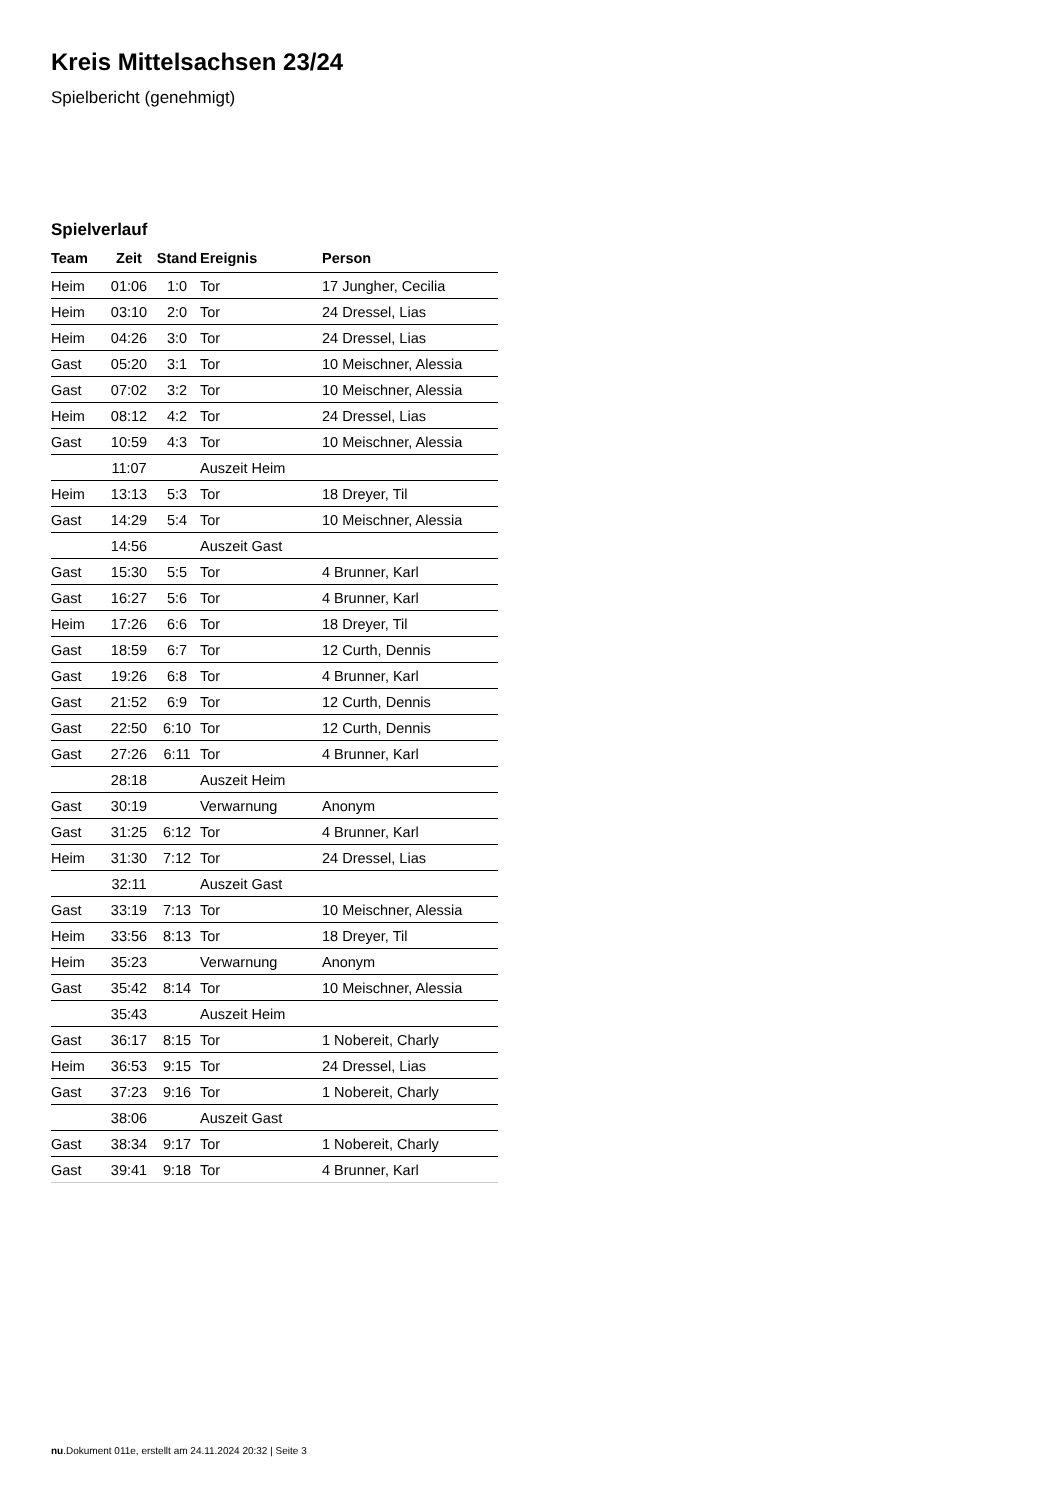Kreis Mittelsachsen 23/24
Spielbericht (genehmigt)
Spielverlauf
| Team | Zeit | Stand | Ereignis | Person |
| --- | --- | --- | --- | --- |
| Heim | 01:06 | 1:0 | Tor | 17 Jungher, Cecilia |
| Heim | 03:10 | 2:0 | Tor | 24 Dressel, Lias |
| Heim | 04:26 | 3:0 | Tor | 24 Dressel, Lias |
| Gast | 05:20 | 3:1 | Tor | 10 Meischner, Alessia |
| Gast | 07:02 | 3:2 | Tor | 10 Meischner, Alessia |
| Heim | 08:12 | 4:2 | Tor | 24 Dressel, Lias |
| Gast | 10:59 | 4:3 | Tor | 10 Meischner, Alessia |
| | 11:07 | | Auszeit Heim | |
| Heim | 13:13 | 5:3 | Tor | 18 Dreyer, Til |
| Gast | 14:29 | 5:4 | Tor | 10 Meischner, Alessia |
| | 14:56 | | Auszeit Gast | |
| Gast | 15:30 | 5:5 | Tor | 4 Brunner, Karl |
| Gast | 16:27 | 5:6 | Tor | 4 Brunner, Karl |
| Heim | 17:26 | 6:6 | Tor | 18 Dreyer, Til |
| Gast | 18:59 | 6:7 | Tor | 12 Curth, Dennis |
| Gast | 19:26 | 6:8 | Tor | 4 Brunner, Karl |
| Gast | 21:52 | 6:9 | Tor | 12 Curth, Dennis |
| Gast | 22:50 | 6:10 | Tor | 12 Curth, Dennis |
| Gast | 27:26 | 6:11 | Tor | 4 Brunner, Karl |
| | 28:18 | | Auszeit Heim | |
| Gast | 30:19 | | Verwarnung | Anonym |
| Gast | 31:25 | 6:12 | Tor | 4 Brunner, Karl |
| Heim | 31:30 | 7:12 | Tor | 24 Dressel, Lias |
| | 32:11 | | Auszeit Gast | |
| Gast | 33:19 | 7:13 | Tor | 10 Meischner, Alessia |
| Heim | 33:56 | 8:13 | Tor | 18 Dreyer, Til |
| Heim | 35:23 | | Verwarnung | Anonym |
| Gast | 35:42 | 8:14 | Tor | 10 Meischner, Alessia |
| | 35:43 | | Auszeit Heim | |
| Gast | 36:17 | 8:15 | Tor | 1 Nobereit, Charly |
| Heim | 36:53 | 9:15 | Tor | 24 Dressel, Lias |
| Gast | 37:23 | 9:16 | Tor | 1 Nobereit, Charly |
| | 38:06 | | Auszeit Gast | |
| Gast | 38:34 | 9:17 | Tor | 1 Nobereit, Charly |
| Gast | 39:41 | 9:18 | Tor | 4 Brunner, Karl |
nu.Dokument 011e, erstellt am 24.11.2024 20:32 | Seite 3